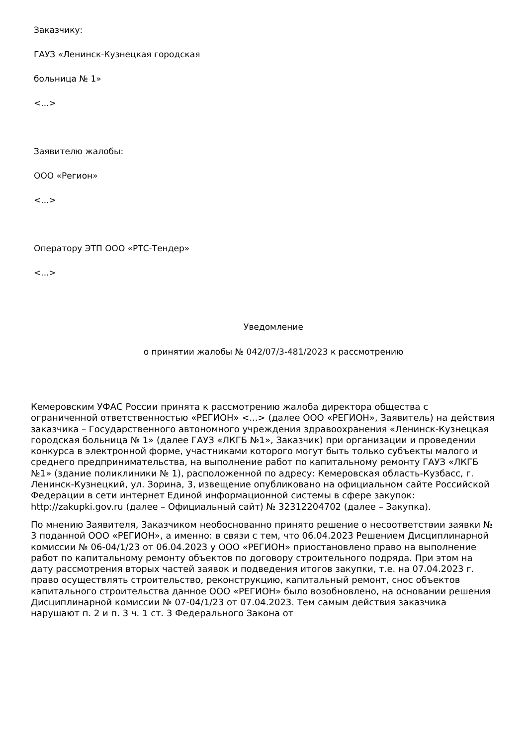Заказчику:
ГАУЗ «Ленинск-Кузнецкая городская
больница № 1»
<...>
Заявителю жалобы:
ООО «Регион»
<...>
Оператору ЭТП ООО «РТС-Тендер»
<...>
Уведомление
о принятии жалобы № 042/07/3-481/2023 к рассмотрению
Кемеровским УФАС России принята к рассмотрению жалоба директора общества с ограниченной ответственностью «РЕГИОН» <...> (далее ООО «РЕГИОН», Заявитель) на действия заказчика – Государственного автономного учреждения здравоохранения «Ленинск-Кузнецкая городская больница № 1» (далее ГАУЗ «ЛКГБ №1», Заказчик) при организации и проведении конкурса в электронной форме, участниками которого могут быть только субъекты малого и среднего предпринимательства, на выполнение работ по капитальному ремонту ГАУЗ «ЛКГБ №1» (здание поликлиники № 1), расположенной по адресу: Кемеровская область-Кузбасс, г. Ленинск-Кузнецкий, ул. Зорина, 3, извещение опубликовано на официальном сайте Российской Федерации в сети интернет Единой информационной системы в сфере закупок: http://zakupki.gov.ru (далее – Официальный сайт) № 32312204702 (далее – Закупка).
По мнению Заявителя, Заказчиком необоснованно принято решение о несоответствии заявки № 3 поданной ООО «РЕГИОН», а именно: в связи с тем, что 06.04.2023 Решением Дисциплинарной комиссии № 06-04/1/23 от 06.04.2023 у ООО «РЕГИОН» приостановлено право на выполнение работ по капитальному ремонту объектов по договору строительного подряда. При этом на дату рассмотрения вторых частей заявок и подведения итогов закупки, т.е. на 07.04.2023 г. право осуществлять строительство, реконструкцию, капитальный ремонт, снос объектов капитального строительства данное ООО «РЕГИОН» было возобновлено, на основании решения Дисциплинарной комиссии № 07-04/1/23 от 07.04.2023. Тем самым действия заказчика нарушают п. 2 и п. 3 ч. 1 ст. 3 Федерального Закона от